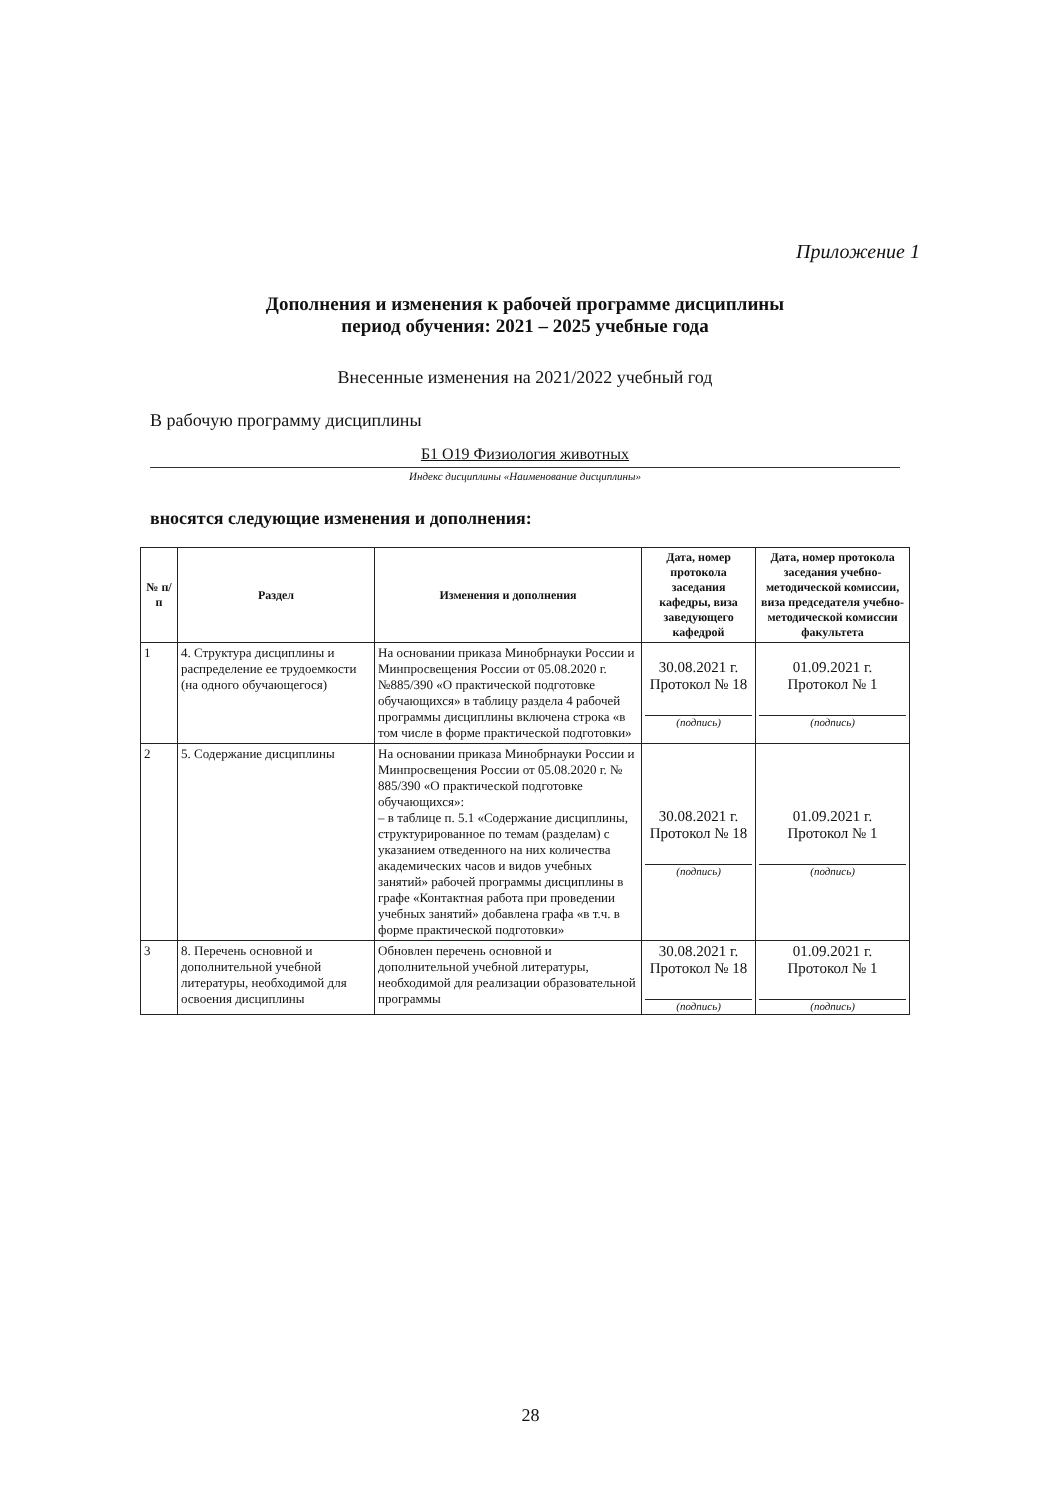Приложение 1
Дополнения и изменения к рабочей программе дисциплины
период обучения: 2021 – 2025 учебные года
Внесенные изменения на 2021/2022 учебный год
В рабочую программу дисциплины
Б1 О19 Физиология животных
Индекс дисциплины «Наименование дисциплины»
вносятся следующие изменения и дополнения:
| № п/п | Раздел | Изменения и дополнения | Дата, номер протокола заседания кафедры, виза заведующего кафедрой | Дата, номер протокола заседания учебно-методической комиссии, виза председателя учебно-методической комиссии факультета |
| --- | --- | --- | --- | --- |
| 1 | 4. Структура дисциплины и распределение ее трудоемкости (на одного обучающегося) | На основании приказа Минобрнауки России и Минпросвещения России от 05.08.2020 г. №885/390 «О практической подготовке обучающихся» в таблицу раздела 4 рабочей программы дисциплины включена строка «в том числе в форме практической подготовки» | 30.08.2021 г. Протокол № 18 (подпись) | 01.09.2021 г. Протокол № 1 (подпись) |
| 2 | 5. Содержание дисциплины | На основании приказа Минобрнауки России и Минпросвещения России от 05.08.2020 г. № 885/390 «О практической подготовке обучающихся»: – в таблице п. 5.1 «Содержание дисциплины, структурированное по темам (разделам) с указанием отведенного на них количества академических часов и видов учебных занятий» рабочей программы дисциплины в графе «Контактная работа при проведении учебных занятий» добавлена графа «в т.ч. в форме практической подготовки» | 30.08.2021 г. Протокол № 18 (подпись) | 01.09.2021 г. Протокол № 1 (подпись) |
| 3 | 8. Перечень основной и дополнительной учебной литературы, необходимой для освоения дисциплины | Обновлен перечень основной и дополнительной учебной литературы, необходимой для реализации образовательной программы | 30.08.2021 г. Протокол № 18 (подпись) | 01.09.2021 г. Протокол № 1 (подпись) |
28